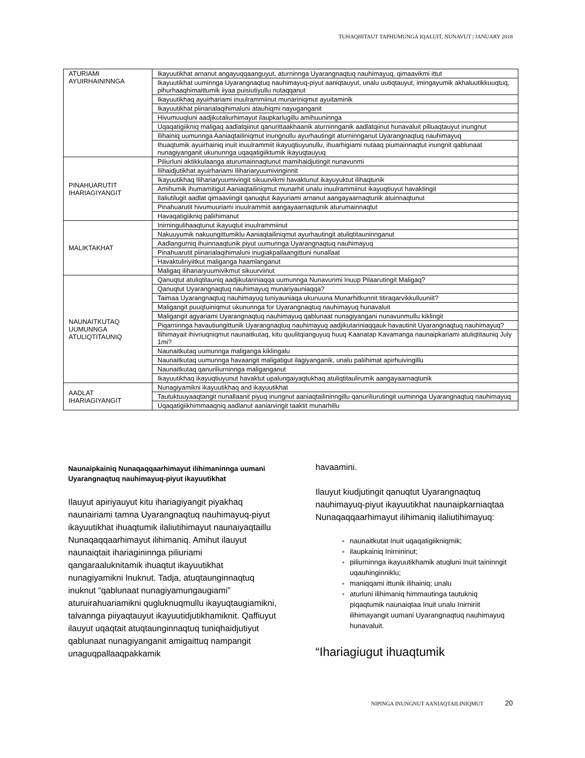TUHAQHITAUT TAPHUMUNGA IQALUIT, NUNAVUT | JANUARY 2018
| ATURIAMI AYUIRHAININNGA | Ikayuutikhat arnanut angayuqqaanguyut, aturninnga Uyarangnaqtuq nauhimayuq, qimaavikmi ittut |
| | Ikayuutikhat uuminnga Uyarangnaqtuq nauhimayuq-piyut aaniqtauyut, unalu uutiqtauyut, imingayumik akhaluutikkuuqtuq, pihurhaaqhimaittumik iiyaa puisiutiyullu nutaqqanut |
| | Ikayuutikhaq ayuirhariami inuulrammiinut munariniqmut ayuitaminik |
| | Ikayuutikhat piinarialaqihimaluni atauhiqmi nayuganganit |
| | Hivumuuqluni aadjikutaliurhimayut ilaupkarlugillu amihuuninnga |
| | Uqaqatigiikniq maligaq aadlatqiinut qanurittaakhaanik aturninnganik aadlatqiinut hunavaluit pilluaqtauyut inungnut |
| | Ilihainiq uumunnga Aaniaqtailiniqmut inungnullu ayurhautingit aturninnganut Uyarangnaqtuq nauhimayuq |
| | Ihuaqtumik ayuirhainiq inuit inuulrammiit ikayuqtiuyunullu, ihuarhigiami nutaaq piumainnaqtut inungnit qablunaat nunagiyanganit ukununnga uqaqatigiiktumik ikayuqtauyuq |
| PINAHUARUTIT IHARIAGIYANGIT | Piliurluni aktikkulaanga aturumainnaqtunut mamihaidjutingit nunavunmi |
| | Ilihaidjutikhat ayuirhariami Ilihariaryuumivinginnit |
| | Ikayuutikhaq Ilihariaryuumivingit sikuurvikmi havaktunut ikayuyuktut ilihaqtunik |
| | Amihumik ihumamitigut Aaniaqtailiniqmut munarhit unalu inuulrammiinut ikayuqtiuyut havaktingit |
| | Ilaliutilugit aadlat qimaaviingit qanuqtut ikayuriami arnanut aangayaarnaqtunik atuinnaqtunut |
| | Pinahuarutit hivumuuriami inuulrammiit aangayaarnaqtunik aturumainnaqtut |
| | Havaqatigiikniq paliihimanut |
| MALIKTAKHAT | Inirningulihaaqtunut ikayuqtut inuulrammiinut |
| | Nakuuyumik nakuungittumiklu Aaniaqtailiniqmut ayurhautingit atuliqtitauninnganut |
| | Aadlangurniq ihuinnaaqtunik piyut uumunnga Uyarangnaqtuq nauhimayuq |
| | Pinahuarutit piinarialaqihimaluni inugiakpallaangittuni nunallaat |
| | Havaktuliriyiitkut maliganga haamlanganut |
| | Maligaq ilihariaryuumivikmut sikuurviinut |
| NAUNAITKUTAQ UUMUNNGA ATULIQTITAUNIQ | Qanuqtut atuliqtitauniq aadjikutariniaqqa uumunnga Nunavunmi Inuup Pilaarutingit Maligaq? |
| | Qanuqtut Uyarangnaqtuq nauhimayuq munariyauniaqqa? |
| | Taimaa Uyarangnaqtuq nauhimayuq tuniyauniaqa ukunuuna Munarhitkunnit titiraqarvikkulluuniit? |
| | Maligangit puuqtuiniqmut ukununnga for Uyarangnaqtuq nauhimayuq hunavaluit |
| | Maligangit agyariami Uyarangnaqtuq nauhimayuq qablunaat nunagiyangani nunavunmullu kiklingit |
| | Piqarninnga havautiungittunik Uyarangnaqtuq nauhimayuq aadjikutariniaqqauk havautinit Uyarangnaqtuq nauhimayuq? |
| | Ilihimayait ihivriuqniqmut naunaitkutaq, kitu quulitqianguyuq huuq Kaanatap Kavamanga naunaipkariami atuliqtitauniq July 1mi? |
| | Naunaitkutaq uumunnga maliganga kiklingalu |
| | Naunaitkutaq uumunnga havaangit maligatigut ilagiyanganik, unalu paliihimat apirhuivingillu |
| | Naunaitkutaq qanuriliurninnga maliganganut |
| | Ikayuutikhaq ikayuqtiuyunut havaktut upalungaiyaqtukhaq atuliqtitaulirumik aangayaarnaqtunik |
| AADLAT IHARIAGIYANGIT | Nunagiyamikni ikayuutikhaq and ikayuutikhat |
| | Tautuktuuyaaqtangit nunallaanit piyuq inungnut aaniaqtailininngillu qanuriliurutingit uuminnga Uyarangnaqtuq nauhimayuq |
| | Uqaqatigiikhimmaaqniq aadlanut aaniarvingit taaktit munarhillu |
Naunaipkainiq Nunaqaqqaarhimayut ilihimaninnga uumani Uyarangnaqtuq nauhimayuq-piyut ikayuutikhat
Ilauyut apiriyauyut kitu ihariagiyangit piyakhaq naunairiami tamna Uyarangnaqtuq nauhimayuq-piyut ikayuutikhat ihuaqtumik ilaliutihimayut naunaiyaqtaillu Nunaqaqqaarhimayut ilihimaniq. Amihut ilauyut naunaiqtait ihariagininnga piliuriami qangaraaluknitamik ihuaqtut ikayuutikhat nunagiyamikni Inuknut. Tadja, atuqtaunginnaqtuq inuknut “qablunaat nunagiyamungaugiami” aturuirahuariamikni qugluknuqmullu ikayuqtaugiamikni, talvannga piiyaqtauyut ikayuutidjutikhamiknit. Qaffiuyut ilauyut uqaqtait atuqtaunginnaqtuq tuniqhaidjutiyut qablunaat nunagiyanganit amigaittuq nampangit unaguqpallaaqpakkamik
havaamini.
Ilauyut kiudjutingit qanuqtut Uyarangnaqtuq nauhimayuq-piyut ikayuutikhat naunaipkarniaqtaa Nunaqaqqaarhimayut ilihimaniq ilaliutihimayuq:
naunaitkutat Inuit uqaqatigiikniqmik;
ilaupkainiq Inirniriinut;
piliurninnga ikayuutikhamik atuqluni Inuit taininngit uqauhinginniklu;
maniqqami ittunik ilihainiq; unalu
aturluni ilihimaniq himmautinga tautukniq piqaqtumik naunaiqtaa Inuit unalu Inirniriit ilihimayangit uumani Uyarangnaqtuq nauhimayuq hunavaluit.
“Ihariagiugut ihuaqtumik
NIPINGA INUNGNUT AANIAQTAILINIQMUT 20